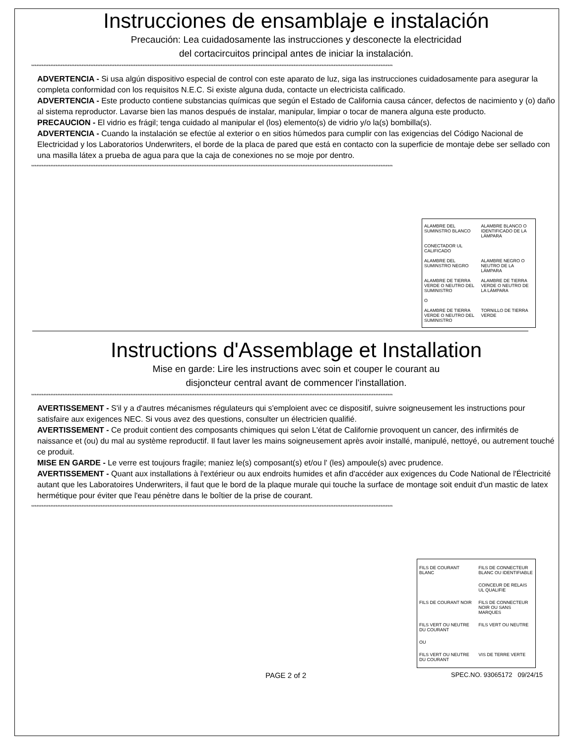Instrucciones de ensamblaje e instalación
Precaución: Lea cuidadosamente las instrucciones y desconecte la electricidad
del cortacircuitos principal antes de iniciar la instalación.
****************************************************************************************************************************************************************************************************************
ADVERTENCIA - Si usa algún dispositivo especial de control con este aparato de luz, siga las instrucciones cuidadosamente para asegurar la completa conformidad con los requisitos N.E.C. Si existe alguna duda, contacte un electricista calificado.
ADVERTENCIA - Este producto contiene substancias químicas que según el Estado de California causa cáncer, defectos de nacimiento y (o) daño al sistema reproductor. Lavarse bien las manos después de instalar, manipular, limpiar o tocar de manera alguna este producto.
PRECAUCION - El vidrio es frágil; tenga cuidado al manipular el (los) elemento(s) de vidrio y/o la(s) bombilla(s).
ADVERTENCIA - Cuando la instalación se efectúe al exterior o en sitios húmedos para cumplir con las exigencias del Código Nacional de Electricidad y los Laboratorios Underwriters, el borde de la placa de pared que está en contacto con la superficie de montaje debe ser sellado con una masilla látex a prueba de agua para que la caja de conexiones no se moje por dentro.
****************************************************************************************************************************************************************************************************************
ALAMBRE DEL SUMINSTRO BLANCO
ALAMBRE BLANCO O IDENTIFICADO DE LA LÁMPARA
CONECTADOR UL CALIFICADO
ALAMBRE DEL SUMINSTRO NEGRO
ALAMBRE NEGRO O NEUTRO DE LA LÁMPARA
ALAMBRE DE TIERRA VERDE O NEUTRO DEL SUMINISTRO
ALAMBRE DE TIERRA VERDE O NEUTRO DE LA LÁMPARA
O
ALAMBRE DE TIERRA VERDE O NEUTRO DEL SUMINISTRO
TORNILLO DE TIERRA VERDE
Instructions d'Assemblage et Installation
Mise en garde: Lire les instructions avec soin et couper le courant au
disjoncteur central avant de commencer l'installation.
****************************************************************************************************************************************************************************************************************
AVERTISSEMENT - S'il y a d'autres mécanismes régulateurs qui s'emploient avec ce dispositif, suivre soigneusement les instructions pour satisfaire aux exigences NEC. Si vous avez des questions, consulter un électricien qualifié.
AVERTISSEMENT - Ce produit contient des composants chimiques qui selon L'état de Californie provoquent un cancer, des infirmités de naissance et (ou) du mal au système reproductif. Il faut laver les mains soigneusement après avoir installé, manipulé, nettoyé, ou autrement touché ce produit.
MISE EN GARDE - Le verre est toujours fragile; maniez le(s) composant(s) et/ou l' (les) ampoule(s) avec prudence.
AVERTISSEMENT - Quant aux installations à l'extérieur ou aux endroits humides et afin d'accéder aux exigences du Code National de l'Électricité autant que les Laboratoires Underwriters, il faut que le bord de la plaque murale qui touche la surface de montage soit enduit d'un mastic de latex hermétique pour éviter que l'eau pénètre dans le boîtier de la prise de courant.
****************************************************************************************************************************************************************************************************************
FILS DE COURANT BLANC
FILS DE CONNECTEUR BLANC OU IDENTIFIABLE
COINCEUR DE RELAIS UL QUALIFIE
FILS DE COURANT NOIR
FILS DE CONNECTEUR NOIR OU SANS MARQUES
FILS VERT OU NEUTRE DU COURANT
FILS VERT OU NEUTRE
OU
FILS VERT OU NEUTRE DU COURANT
VIS DE TERRE VERTE
PAGE 2 of 2 SPEC.NO. 93065172 09/24/15